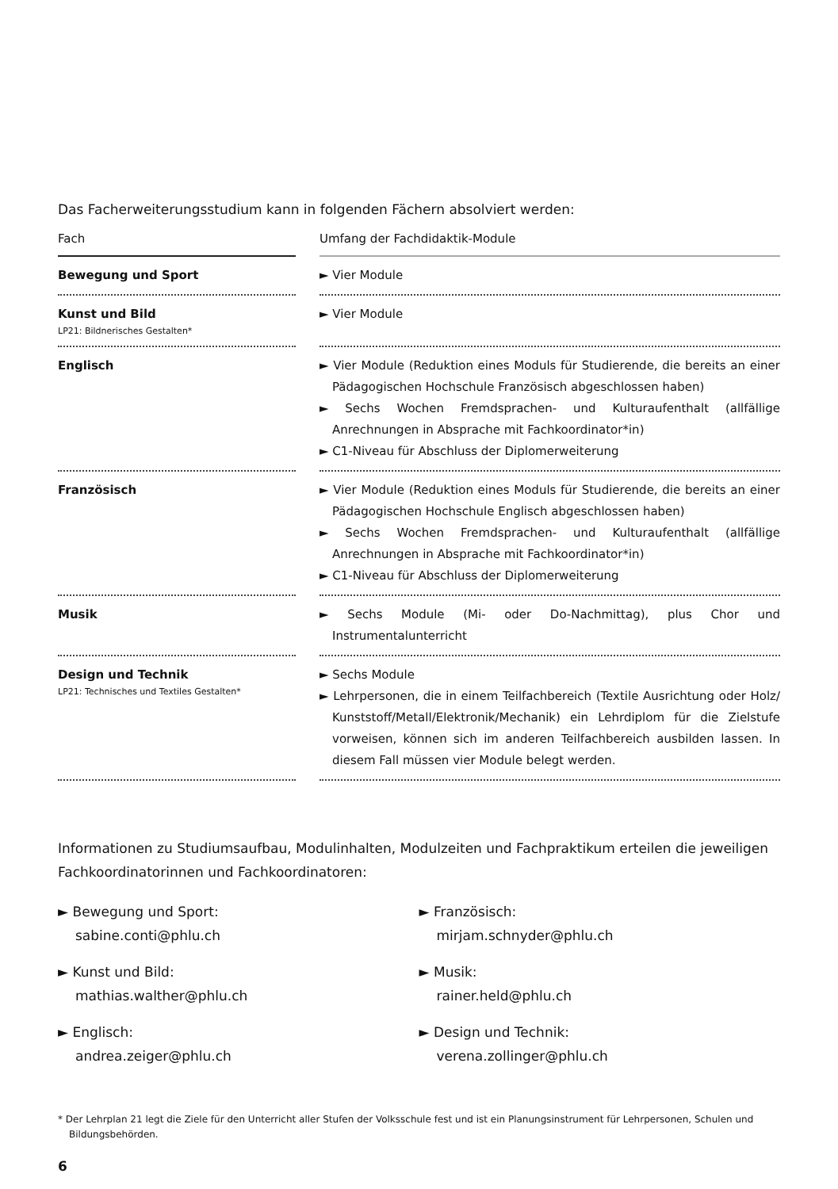Das Facherweiterungsstudium kann in folgenden Fächern absolviert werden:
| Fach | | Umfang der Fachdidaktik-Module |
| --- | --- | --- |
| Bewegung und Sport | | ► Vier Module |
| Kunst und Bild LP21: Bildnerisches Gestalten* | | ► Vier Module |
| Englisch | | ► Vier Module (Reduktion eines Moduls für Studierende, die bereits an einer Pädagogischen Hochschule Französisch abgeschlossen haben) ► Sechs Wochen Fremdsprachen- und Kulturaufenthalt (allfällige Anrechnungen in Absprache mit Fachkoordinator*in) ► C1-Niveau für Abschluss der Diplomerweiterung |
| Französisch | | ► Vier Module (Reduktion eines Moduls für Studierende, die bereits an einer Pädagogischen Hochschule Englisch abgeschlossen haben) ► Sechs Wochen Fremdsprachen- und Kulturaufenthalt (allfällige Anrechnungen in Absprache mit Fachkoordinator*in) ► C1-Niveau für Abschluss der Diplomerweiterung |
| Musik | | ► Sechs Module (Mi- oder Do-Nachmittag), plus Chor und Instrumentalunterricht |
| Design und Technik LP21: Technisches und Textiles Gestalten* | | ► Sechs Module ► Lehrpersonen, die in einem Teilfachbereich (Textile Ausrichtung oder Holz/ Kunststoff/Metall/Elektronik/Mechanik) ein Lehrdiplom für die Zielstufe vorweisen, können sich im anderen Teilfachbereich ausbilden lassen. In diesem Fall müssen vier Module belegt werden. |
Informationen zu Studiumsaufbau, Modulinhalten, Modulzeiten und Fachpraktikum erteilen die jeweiligen Fachkoordinatorinnen und Fachkoordinatoren:
► Bewegung und Sport:
sabine.conti@phlu.ch
► Kunst und Bild:
mathias.walther@phlu.ch
► Englisch:
andrea.zeiger@phlu.ch
► Französisch:
mirjam.schnyder@phlu.ch
► Musik:
rainer.held@phlu.ch
► Design und Technik:
verena.zollinger@phlu.ch
* Der Lehrplan 21 legt die Ziele für den Unterricht aller Stufen der Volksschule fest und ist ein Planungsinstrument für Lehrpersonen, Schulen und Bildungsbehörden.
6